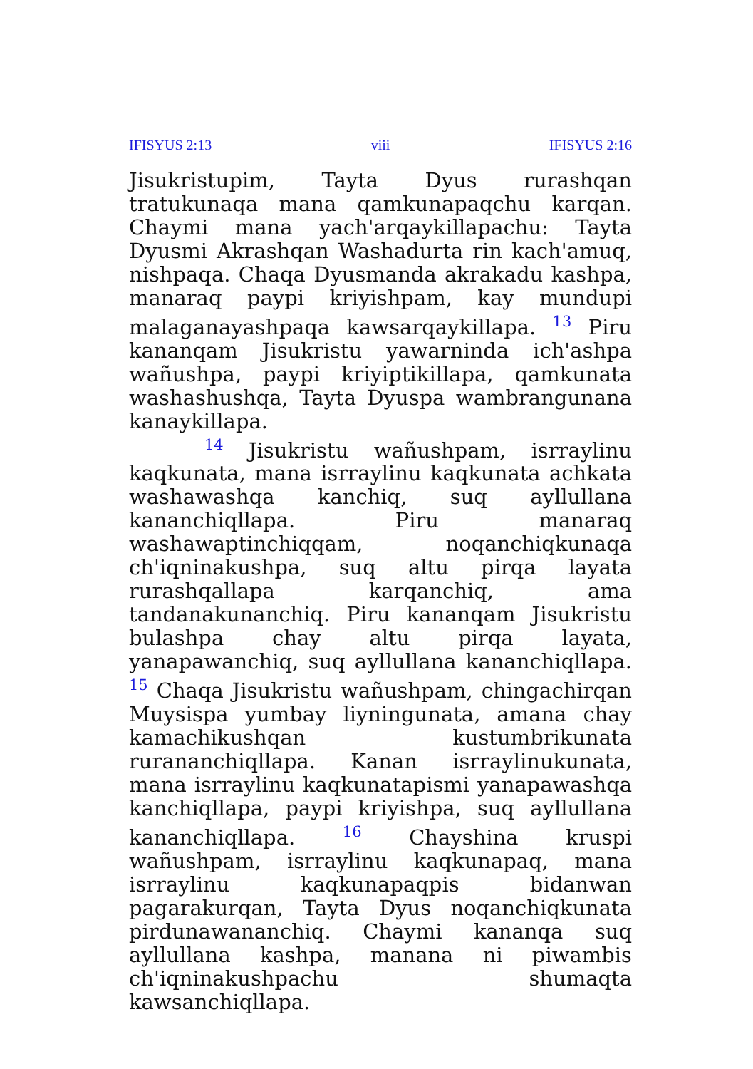IFISYUS 2:13 viii IFISYUS 2:16
Jisukristupim, Tayta Dyus rurashqan tratukunaqa mana qamkunapaqchu karqan. Chaymi mana yach'arqaykillapachu: Tayta Dyusmi Akrashqan Washadurta rin kach'amuq, nishpaqa. Chaqa Dyusmanda akrakadu kashpa, manaraq paypi kriyishpam, kay mundupi malaganayashpaqa kawsarqaykillapa. <sup>13</sup> Piru kananqam Jisukristu yawarninda ich'ashpa wañushpa, paypi kriyiptikillapa, qamkunata washashushqa, Tayta Dyuspa wambrangunana kanaykillapa.
<sup>14</sup> Jisukristu wañushpam, isrraylinu kaqkunata, mana isrraylinu kaqkunata achkata washawashqa kanchiq, suq ayllullana kananchiqllapa. Piru manaraq washawaptinchiqqam, noqanchiqkunaqa ch'iqninakushpa, suq altu pirqa layata rurashqallapa karqanchiq, ama tandanakunanchiq. Piru kananqam Jisukristu bulashpa chay altu pirqa layata, yanapawanchiq, suq ayllullana kananchiqllapa. <sup>15</sup> Chaqa Jisukristu wañushpam, chingachirqan Muysispa yumbay liyningunata, amana chay kamachikushqan kustumbrikunata rurananchiqllapa. Kanan isrraylinukunata, mana isrraylinu kaqkunatapismi yanapawashqa kanchiqllapa, paypi kriyishpa, suq ayllullana kananchiqllapa. <sup>16</sup> Chayshina kruspi wañushpam, isrraylinu kaqkunapaq, mana isrraylinu kaqkunapaqpis bidanwan pagarakurqan, Tayta Dyus noqanchiqkunata pirdunawananchiq. Chaymi kananqa suq ayllullana kashpa, manana ni piwambis ch'iqninakushpachu shumaqta kawsanchiqllapa.